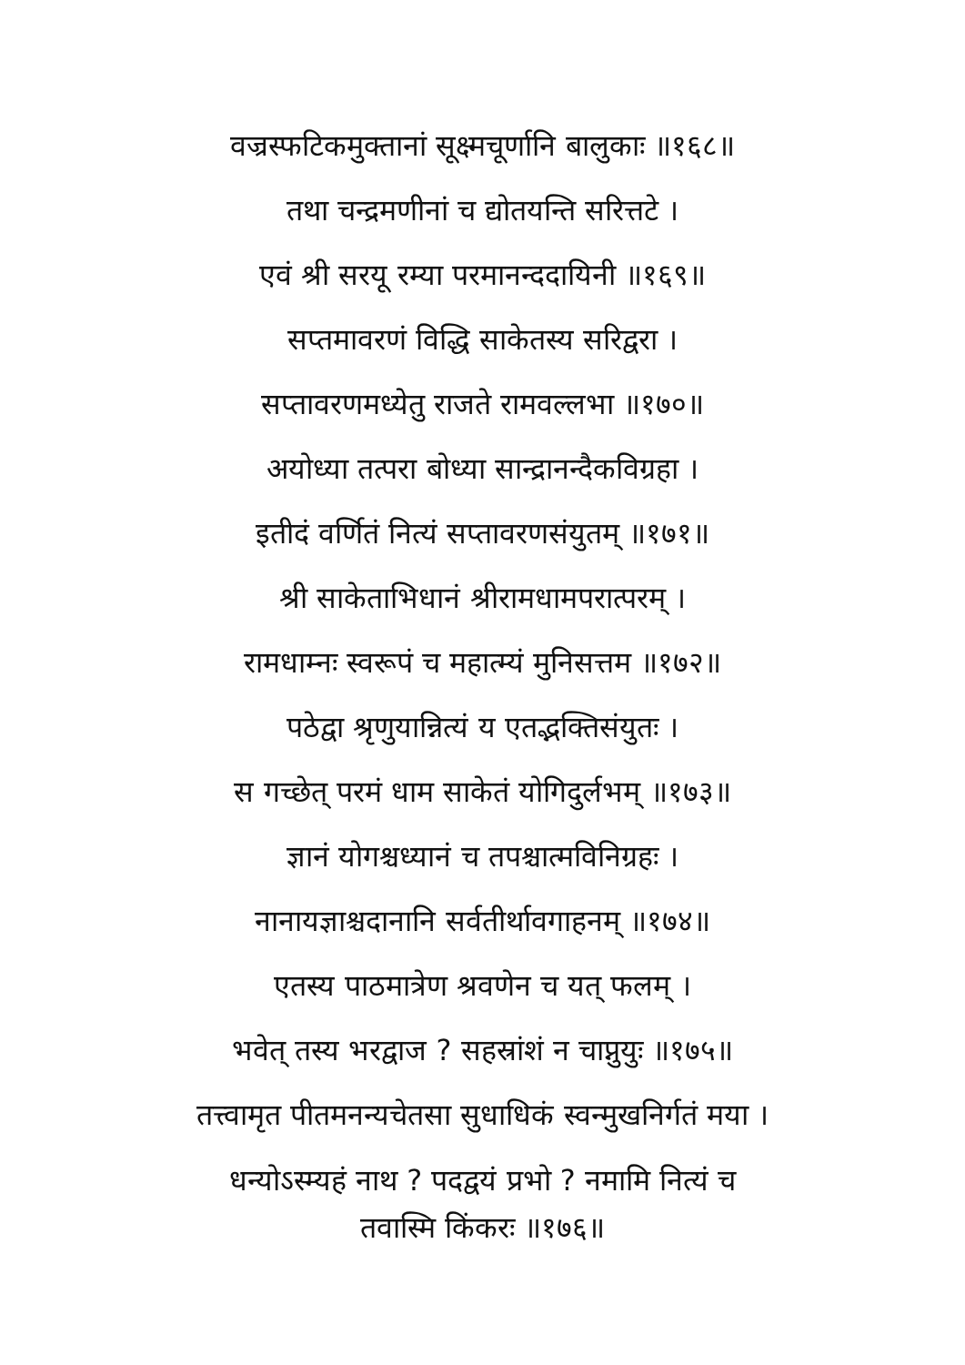वज्रस्फटिकमुक्तानां सूक्ष्मचूर्णानि बालुकाः ॥१६८॥
तथा चन्द्रमणीनां च द्योतयन्ति सरित्तटे ।
एवं श्री सरयू रम्या परमानन्ददायिनी ॥१६९॥
सप्तमावरणं विद्धि साकेतस्य सरिद्वरा ।
सप्तावरणमध्येतु राजते रामवल्लभा ॥१७०॥
अयोध्या तत्परा बोध्या सान्द्रानन्दैकविग्रहा ।
इतीदं वर्णितं नित्यं सप्तावरणसंयुतम् ॥१७१॥
श्री साकेताभिधानं श्रीरामधामपरात्परम् ।
रामधाम्नः स्वरूपं च महात्म्यं मुनिसत्तम ॥१७२॥
पठेद्वा श्रृणुयान्नित्यं य एतद्भक्तिसंयुतः ।
स गच्छेत् परमं धाम साकेतं योगिदुर्लभम् ॥१७३॥
ज्ञानं योगश्चध्यानं च तपश्चात्मविनिग्रहः ।
नानायज्ञाश्चदानानि सर्वतीर्थावगाहनम् ॥१७४॥
एतस्य पाठमात्रेण श्रवणेन च यत् फलम् ।
भवेत् तस्य भरद्वाज ? सहस्रांशं न चाप्नुयुः ॥१७५॥
तत्त्वामृत पीतमनन्यचेतसा सुधाधिकं स्वन्मुखनिर्गतं मया ।
धन्योऽस्म्यहं नाथ ? पदद्वयं प्रभो ? नमामि नित्यं च
तवास्मि किंकरः ॥१७६॥